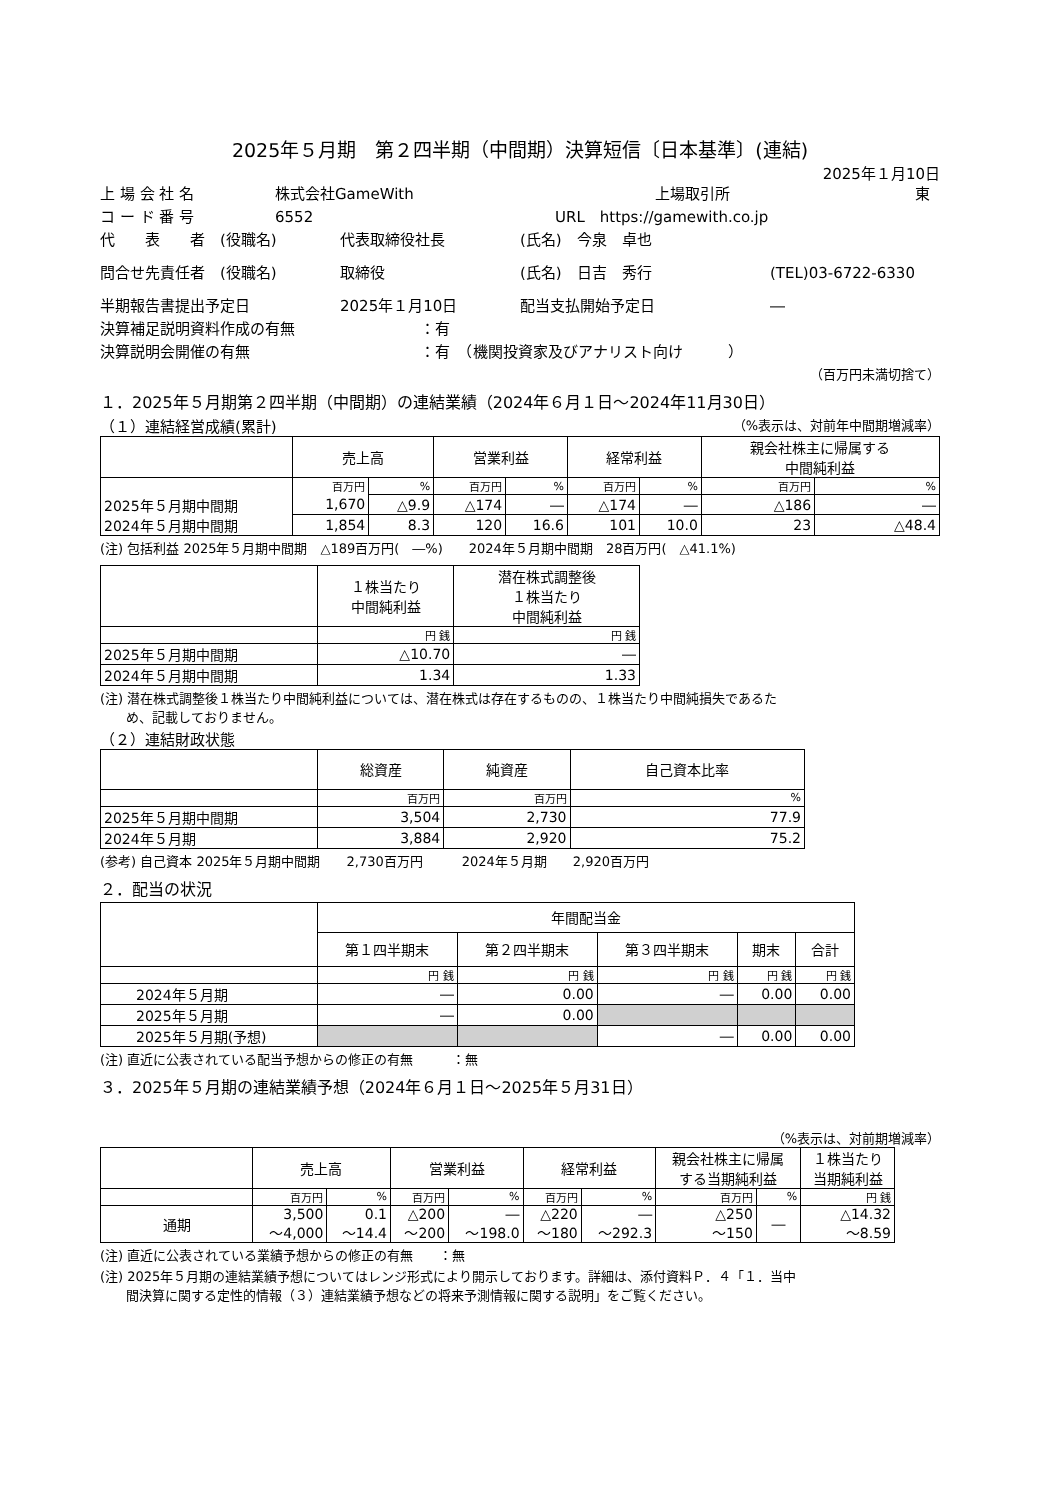2025年５月期　第２四半期（中間期）決算短信〔日本基準〕(連結)
2025年１月10日
上 場 会 社 名 株式会社GameWith 上場取引所 東
コ ー ド 番 号 6552 URL　https://gamewith.co.jp
代　　表　　者　(役職名) 代表取締役社長 (氏名)　今泉　卓也
問合せ先責任者　(役職名) 取締役 (氏名)　日吉　秀行 (TEL)03-6722-6330
半期報告書提出予定日 2025年１月10日 配当支払開始予定日 ―
決算補足説明資料作成の有無 ：有
決算説明会開催の有無 ：有　（機関投資家及びアナリスト向け　　　）
（百万円未満切捨て）
１．2025年５月期第２四半期（中間期）の連結業績（2024年６月１日～2024年11月30日）
（１）連結経営成績(累計) （%表示は、対前年中間期増減率）
| | 売上高 | | 営業利益 | | 経常利益 | | 親会社株主に帰属する 中間純利益 | |
| --- | --- | --- | --- | --- | --- | --- | --- | --- |
| | 百万円 | % | 百万円 | % | 百万円 | % | 百万円 | % |
| 2025年５月期中間期 | 1,670 | △9.9 | △174 | ― | △174 | ― | △186 | ― |
| 2024年５月期中間期 | 1,854 | 8.3 | 120 | 16.6 | 101 | 10.0 | 23 | △48.4 |
(注) 包括利益 2025年５月期中間期　△189百万円(　―%)　　2024年５月期中間期　28百万円(　△41.1%)
| | １株当たり 中間純利益 | 潜在株式調整後 １株当たり 中間純利益 |
| --- | --- | --- |
| | 円 銭 | 円 銭 |
| 2025年５月期中間期 | △10.70 | ― |
| 2024年５月期中間期 | 1.34 | 1.33 |
(注) 潜在株式調整後１株当たり中間純利益については、潜在株式は存在するものの、１株当たり中間純損失であるた
　　め、記載しておりません。
（２）連結財政状態
| | 総資産 | 純資産 | 自己資本比率 |
| --- | --- | --- | --- |
| | 百万円 | 百万円 | % |
| 2025年５月期中間期 | 3,504 | 2,730 | 77.9 |
| 2024年５月期 | 3,884 | 2,920 | 75.2 |
(参考) 自己資本 2025年５月期中間期　　2,730百万円　　　2024年５月期　　2,920百万円
２．配当の状況
| | 年間配当金 | | | | |
| --- | --- | --- | --- | --- | --- |
| | 第１四半期末 | 第２四半期末 | 第３四半期末 | 期末 | 合計 |
| | 円 銭 | 円 銭 | 円 銭 | 円 銭 | 円 銭 |
| 2024年５月期 | ― | 0.00 | ― | 0.00 | 0.00 |
| 2025年５月期 | ― | 0.00 | | | |
| 2025年５月期(予想) | | | ― | 0.00 | 0.00 |
(注) 直近に公表されている配当予想からの修正の有無　　　：無
３．2025年５月期の連結業績予想（2024年６月１日～2025年５月31日）
（%表示は、対前期増減率）
| | 売上高 | | 営業利益 | | 経常利益 | | 親会社株主に帰属 する当期純利益 | | １株当たり 当期純利益 |
| --- | --- | --- | --- | --- | --- | --- | --- | --- | --- |
| | 百万円 | % | 百万円 | % | 百万円 | % | 百万円 | % | 円 銭 |
| 通期 | 3,500 ～4,000 | 0.1 ～14.4 | △200 ～200 | ― ～198.0 | △220 ～180 | ― ～292.3 | △250 ～150 | ― | △14.32 ～8.59 |
(注) 直近に公表されている業績予想からの修正の有無　　：無
(注) 2025年５月期の連結業績予想についてはレンジ形式により開示しております。詳細は、添付資料Ｐ．４「１．当中
　　間決算に関する定性的情報（３）連結業績予想などの将来予測情報に関する説明」をご覧ください。